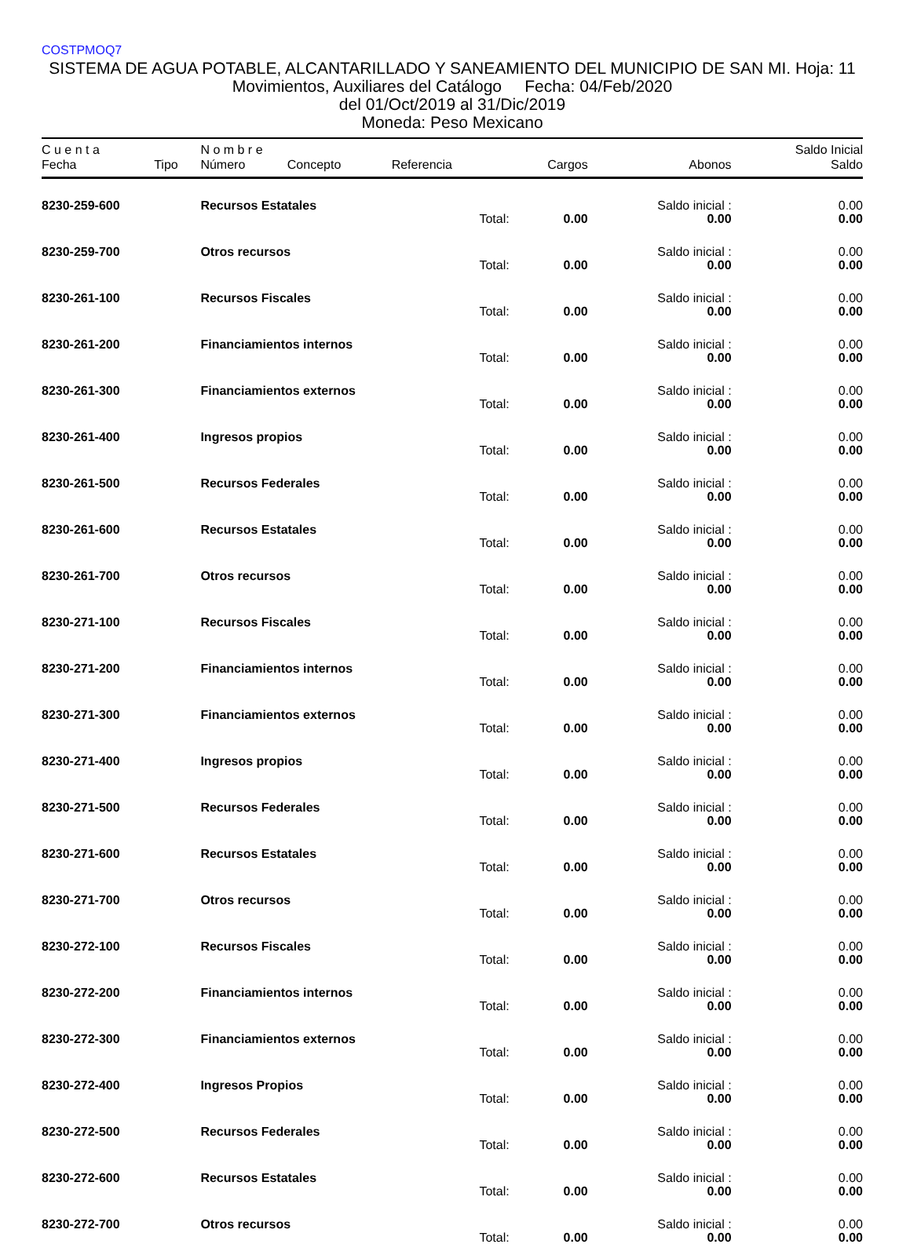COSTPMOQ7
SISTEMA DE AGUA POTABLE, ALCANTARILLADO Y SANEAMIENTO DEL MUNICIPIO DE SAN MI. Hoja: 11
Movimientos, Auxiliares del Catálogo Fecha: 04/Feb/2020
del 01/Oct/2019 al 31/Dic/2019
Moneda: Peso Mexicano
| C u e n t a | | N o m b r e | | | | | Saldo Inicial |
| --- | --- | --- | --- | --- | --- | --- | --- |
| Fecha | Tipo | Número | Concepto | Referencia | Cargos | Abonos | Saldo |
| 8230-259-600 | | Recursos Estatales | | | | Saldo inicial : | 0.00 |
| | | | | Total: | 0.00 | 0.00 | 0.00 |
| 8230-259-700 | | Otros recursos | | | | Saldo inicial : | 0.00 |
| | | | | Total: | 0.00 | 0.00 | 0.00 |
| 8230-261-100 | | Recursos Fiscales | | | | Saldo inicial : | 0.00 |
| | | | | Total: | 0.00 | 0.00 | 0.00 |
| 8230-261-200 | | Financiamientos internos | | | | Saldo inicial : | 0.00 |
| | | | | Total: | 0.00 | 0.00 | 0.00 |
| 8230-261-300 | | Financiamientos externos | | | | Saldo inicial : | 0.00 |
| | | | | Total: | 0.00 | 0.00 | 0.00 |
| 8230-261-400 | | Ingresos propios | | | | Saldo inicial : | 0.00 |
| | | | | Total: | 0.00 | 0.00 | 0.00 |
| 8230-261-500 | | Recursos Federales | | | | Saldo inicial : | 0.00 |
| | | | | Total: | 0.00 | 0.00 | 0.00 |
| 8230-261-600 | | Recursos Estatales | | | | Saldo inicial : | 0.00 |
| | | | | Total: | 0.00 | 0.00 | 0.00 |
| 8230-261-700 | | Otros recursos | | | | Saldo inicial : | 0.00 |
| | | | | Total: | 0.00 | 0.00 | 0.00 |
| 8230-271-100 | | Recursos Fiscales | | | | Saldo inicial : | 0.00 |
| | | | | Total: | 0.00 | 0.00 | 0.00 |
| 8230-271-200 | | Financiamientos internos | | | | Saldo inicial : | 0.00 |
| | | | | Total: | 0.00 | 0.00 | 0.00 |
| 8230-271-300 | | Financiamientos externos | | | | Saldo inicial : | 0.00 |
| | | | | Total: | 0.00 | 0.00 | 0.00 |
| 8230-271-400 | | Ingresos propios | | | | Saldo inicial : | 0.00 |
| | | | | Total: | 0.00 | 0.00 | 0.00 |
| 8230-271-500 | | Recursos Federales | | | | Saldo inicial : | 0.00 |
| | | | | Total: | 0.00 | 0.00 | 0.00 |
| 8230-271-600 | | Recursos Estatales | | | | Saldo inicial : | 0.00 |
| | | | | Total: | 0.00 | 0.00 | 0.00 |
| 8230-271-700 | | Otros recursos | | | | Saldo inicial : | 0.00 |
| | | | | Total: | 0.00 | 0.00 | 0.00 |
| 8230-272-100 | | Recursos Fiscales | | | | Saldo inicial : | 0.00 |
| | | | | Total: | 0.00 | 0.00 | 0.00 |
| 8230-272-200 | | Financiamientos internos | | | | Saldo inicial : | 0.00 |
| | | | | Total: | 0.00 | 0.00 | 0.00 |
| 8230-272-300 | | Financiamientos externos | | | | Saldo inicial : | 0.00 |
| | | | | Total: | 0.00 | 0.00 | 0.00 |
| 8230-272-400 | | Ingresos Propios | | | | Saldo inicial : | 0.00 |
| | | | | Total: | 0.00 | 0.00 | 0.00 |
| 8230-272-500 | | Recursos Federales | | | | Saldo inicial : | 0.00 |
| | | | | Total: | 0.00 | 0.00 | 0.00 |
| 8230-272-600 | | Recursos Estatales | | | | Saldo inicial : | 0.00 |
| | | | | Total: | 0.00 | 0.00 | 0.00 |
| 8230-272-700 | | Otros recursos | | | | Saldo inicial : | 0.00 |
| | | | | Total: | 0.00 | 0.00 | 0.00 |